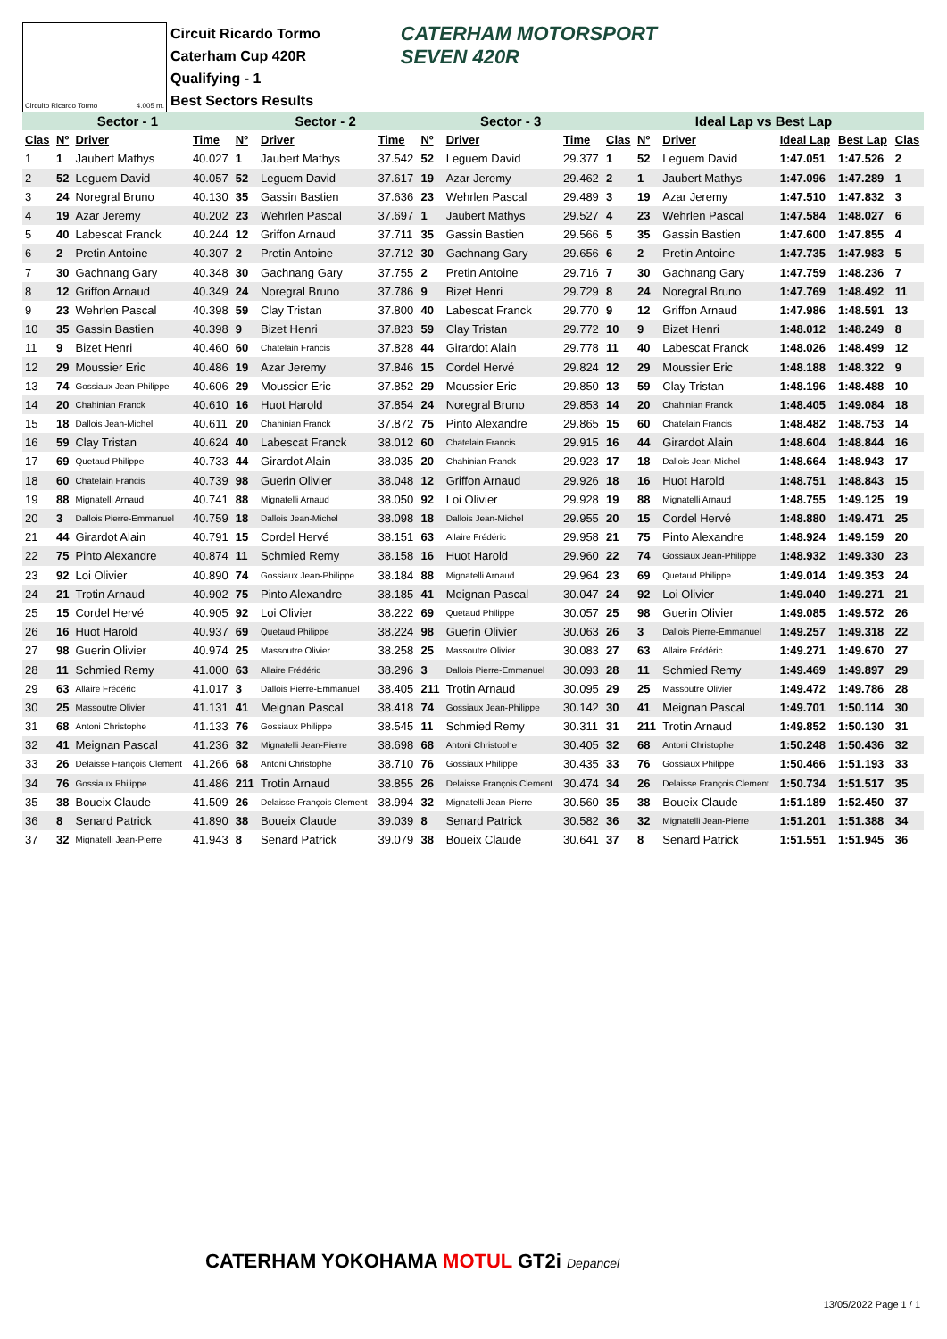Circuito Ricardo Tormo 4.005 m.
Circuit Ricardo Tormo
Caterham Cup 420R
Qualifying - 1
Best Sectors Results
CATERHAM MOTORSPORT
SEVEN 420R
| Sector - 1 | | | | Sector - 2 | | | Sector - 3 | | | Ideal Lap vs Best Lap | | | | | |
| --- | --- | --- | --- | --- | --- | --- | --- | --- | --- | --- | --- | --- | --- | --- | --- |
| Clas | Nº | Driver | Time | Nº | Driver | Time | Nº | Driver | Time | Clas | Nº | Driver | Ideal Lap | Best Lap | Clas |
| 1 | 1 | Jaubert Mathys | 40.027 | 1 | Jaubert Mathys | 37.542 | 52 | Leguem David | 29.377 | 1 | 52 | Leguem David | 1:47.051 | 1:47.526 | 2 |
| 2 | 52 | Leguem David | 40.057 | 52 | Leguem David | 37.617 | 19 | Azar Jeremy | 29.462 | 2 | 1 | Jaubert Mathys | 1:47.096 | 1:47.289 | 1 |
| 3 | 24 | Noregral Bruno | 40.130 | 35 | Gassin Bastien | 37.636 | 23 | Wehrlen Pascal | 29.489 | 3 | 19 | Azar Jeremy | 1:47.510 | 1:47.832 | 3 |
| 4 | 19 | Azar Jeremy | 40.202 | 23 | Wehrlen Pascal | 37.697 | 1 | Jaubert Mathys | 29.527 | 4 | 23 | Wehrlen Pascal | 1:47.584 | 1:48.027 | 6 |
| 5 | 40 | Labescat Franck | 40.244 | 12 | Griffon Arnaud | 37.711 | 35 | Gassin Bastien | 29.566 | 5 | 35 | Gassin Bastien | 1:47.600 | 1:47.855 | 4 |
| 6 | 2 | Pretin Antoine | 40.307 | 2 | Pretin Antoine | 37.712 | 30 | Gachnang Gary | 29.656 | 6 | 2 | Pretin Antoine | 1:47.735 | 1:47.983 | 5 |
| 7 | 30 | Gachnang Gary | 40.348 | 30 | Gachnang Gary | 37.755 | 2 | Pretin Antoine | 29.716 | 7 | 30 | Gachnang Gary | 1:47.759 | 1:48.236 | 7 |
| 8 | 12 | Griffon Arnaud | 40.349 | 24 | Noregral Bruno | 37.786 | 9 | Bizet Henri | 29.729 | 8 | 24 | Noregral Bruno | 1:47.769 | 1:48.492 | 11 |
| 9 | 23 | Wehrlen Pascal | 40.398 | 59 | Clay Tristan | 37.800 | 40 | Labescat Franck | 29.770 | 9 | 12 | Griffon Arnaud | 1:47.986 | 1:48.591 | 13 |
| 10 | 35 | Gassin Bastien | 40.398 | 9 | Bizet Henri | 37.823 | 59 | Clay Tristan | 29.772 | 10 | 9 | Bizet Henri | 1:48.012 | 1:48.249 | 8 |
| 11 | 9 | Bizet Henri | 40.460 | 60 | Chatelain Francis | 37.828 | 44 | Girardot Alain | 29.778 | 11 | 40 | Labescat Franck | 1:48.026 | 1:48.499 | 12 |
| 12 | 29 | Moussier Eric | 40.486 | 19 | Azar Jeremy | 37.846 | 15 | Cordel Hervé | 29.824 | 12 | 29 | Moussier Eric | 1:48.188 | 1:48.322 | 9 |
| 13 | 74 | Gossiaux Jean-Philippe | 40.606 | 29 | Moussier Eric | 37.852 | 29 | Moussier Eric | 29.850 | 13 | 59 | Clay Tristan | 1:48.196 | 1:48.488 | 10 |
| 14 | 20 | Chahinian Franck | 40.610 | 16 | Huot Harold | 37.854 | 24 | Noregral Bruno | 29.853 | 14 | 20 | Chahinian Franck | 1:48.405 | 1:49.084 | 18 |
| 15 | 18 | Dallois Jean-Michel | 40.611 | 20 | Chahinian Franck | 37.872 | 75 | Pinto Alexandre | 29.865 | 15 | 60 | Chatelain Francis | 1:48.482 | 1:48.753 | 14 |
| 16 | 59 | Clay Tristan | 40.624 | 40 | Labescat Franck | 38.012 | 60 | Chatelain Francis | 29.915 | 16 | 44 | Girardot Alain | 1:48.604 | 1:48.844 | 16 |
| 17 | 69 | Quetaud Philippe | 40.733 | 44 | Girardot Alain | 38.035 | 20 | Chahinian Franck | 29.923 | 17 | 18 | Dallois Jean-Michel | 1:48.664 | 1:48.943 | 17 |
| 18 | 60 | Chatelain Francis | 40.739 | 98 | Guerin Olivier | 38.048 | 12 | Griffon Arnaud | 29.926 | 18 | 16 | Huot Harold | 1:48.751 | 1:48.843 | 15 |
| 19 | 88 | Mignatelli Arnaud | 40.741 | 88 | Mignatelli Arnaud | 38.050 | 92 | Loi Olivier | 29.928 | 19 | 88 | Mignatelli Arnaud | 1:48.755 | 1:49.125 | 19 |
| 20 | 3 | Dallois Pierre-Emmanuel | 40.759 | 18 | Dallois Jean-Michel | 38.098 | 18 | Dallois Jean-Michel | 29.955 | 20 | 15 | Cordel Hervé | 1:48.880 | 1:49.471 | 25 |
| 21 | 44 | Girardot Alain | 40.791 | 15 | Cordel Hervé | 38.151 | 63 | Allaire Frédéric | 29.958 | 21 | 75 | Pinto Alexandre | 1:48.924 | 1:49.159 | 20 |
| 22 | 75 | Pinto Alexandre | 40.874 | 11 | Schmied Remy | 38.158 | 16 | Huot Harold | 29.960 | 22 | 74 | Gossiaux Jean-Philippe | 1:48.932 | 1:49.330 | 23 |
| 23 | 92 | Loi Olivier | 40.890 | 74 | Gossiaux Jean-Philippe | 38.184 | 88 | Mignatelli Arnaud | 29.964 | 23 | 69 | Quetaud Philippe | 1:49.014 | 1:49.353 | 24 |
| 24 | 21 | Trotin Arnaud | 40.902 | 75 | Pinto Alexandre | 38.185 | 41 | Meignan Pascal | 30.047 | 24 | 92 | Loi Olivier | 1:49.040 | 1:49.271 | 21 |
| 25 | 15 | Cordel Hervé | 40.905 | 92 | Loi Olivier | 38.222 | 69 | Quetaud Philippe | 30.057 | 25 | 98 | Guerin Olivier | 1:49.085 | 1:49.572 | 26 |
| 26 | 16 | Huot Harold | 40.937 | 69 | Quetaud Philippe | 38.224 | 98 | Guerin Olivier | 30.063 | 26 | 3 | Dallois Pierre-Emmanuel | 1:49.257 | 1:49.318 | 22 |
| 27 | 98 | Guerin Olivier | 40.974 | 25 | Massoutre Olivier | 38.258 | 25 | Massoutre Olivier | 30.083 | 27 | 63 | Allaire Frédéric | 1:49.271 | 1:49.670 | 27 |
| 28 | 11 | Schmied Remy | 41.000 | 63 | Allaire Frédéric | 38.296 | 3 | Dallois Pierre-Emmanuel | 30.093 | 28 | 11 | Schmied Remy | 1:49.469 | 1:49.897 | 29 |
| 29 | 63 | Allaire Frédéric | 41.017 | 3 | Dallois Pierre-Emmanuel | 38.405 | 211 | Trotin Arnaud | 30.095 | 29 | 25 | Massoutre Olivier | 1:49.472 | 1:49.786 | 28 |
| 30 | 25 | Massoutre Olivier | 41.131 | 41 | Meignan Pascal | 38.418 | 74 | Gossiaux Jean-Philippe | 30.142 | 30 | 41 | Meignan Pascal | 1:49.701 | 1:50.114 | 30 |
| 31 | 68 | Antoni Christophe | 41.133 | 76 | Gossiaux Philippe | 38.545 | 11 | Schmied Remy | 30.311 | 31 | 211 | Trotin Arnaud | 1:49.852 | 1:50.130 | 31 |
| 32 | 41 | Meignan Pascal | 41.236 | 32 | Mignatelli Jean-Pierre | 38.698 | 68 | Antoni Christophe | 30.405 | 32 | 68 | Antoni Christophe | 1:50.248 | 1:50.436 | 32 |
| 33 | 26 | Delaisse François Clement | 41.266 | 68 | Antoni Christophe | 38.710 | 76 | Gossiaux Philippe | 30.435 | 33 | 76 | Gossiaux Philippe | 1:50.466 | 1:51.193 | 33 |
| 34 | 76 | Gossiaux Philippe | 41.486 | 211 | Trotin Arnaud | 38.855 | 26 | Delaisse François Clement | 30.474 | 34 | 26 | Delaisse François Clement | 1:50.734 | 1:51.517 | 35 |
| 35 | 38 | Boueix Claude | 41.509 | 26 | Delaisse François Clement | 38.994 | 32 | Mignatelli Jean-Pierre | 30.560 | 35 | 38 | Boueix Claude | 1:51.189 | 1:52.450 | 37 |
| 36 | 8 | Senard Patrick | 41.890 | 38 | Boueix Claude | 39.039 | 8 | Senard Patrick | 30.582 | 36 | 32 | Mignatelli Jean-Pierre | 1:51.201 | 1:51.388 | 34 |
| 37 | 32 | Mignatelli Jean-Pierre | 41.943 | 8 | Senard Patrick | 39.079 | 38 | Boueix Claude | 30.641 | 37 | 8 | Senard Patrick | 1:51.551 | 1:51.945 | 36 |
CATERHAM YOKOHAMA MOTUL GT2i Depancel
13/05/2022 Page 1 / 1